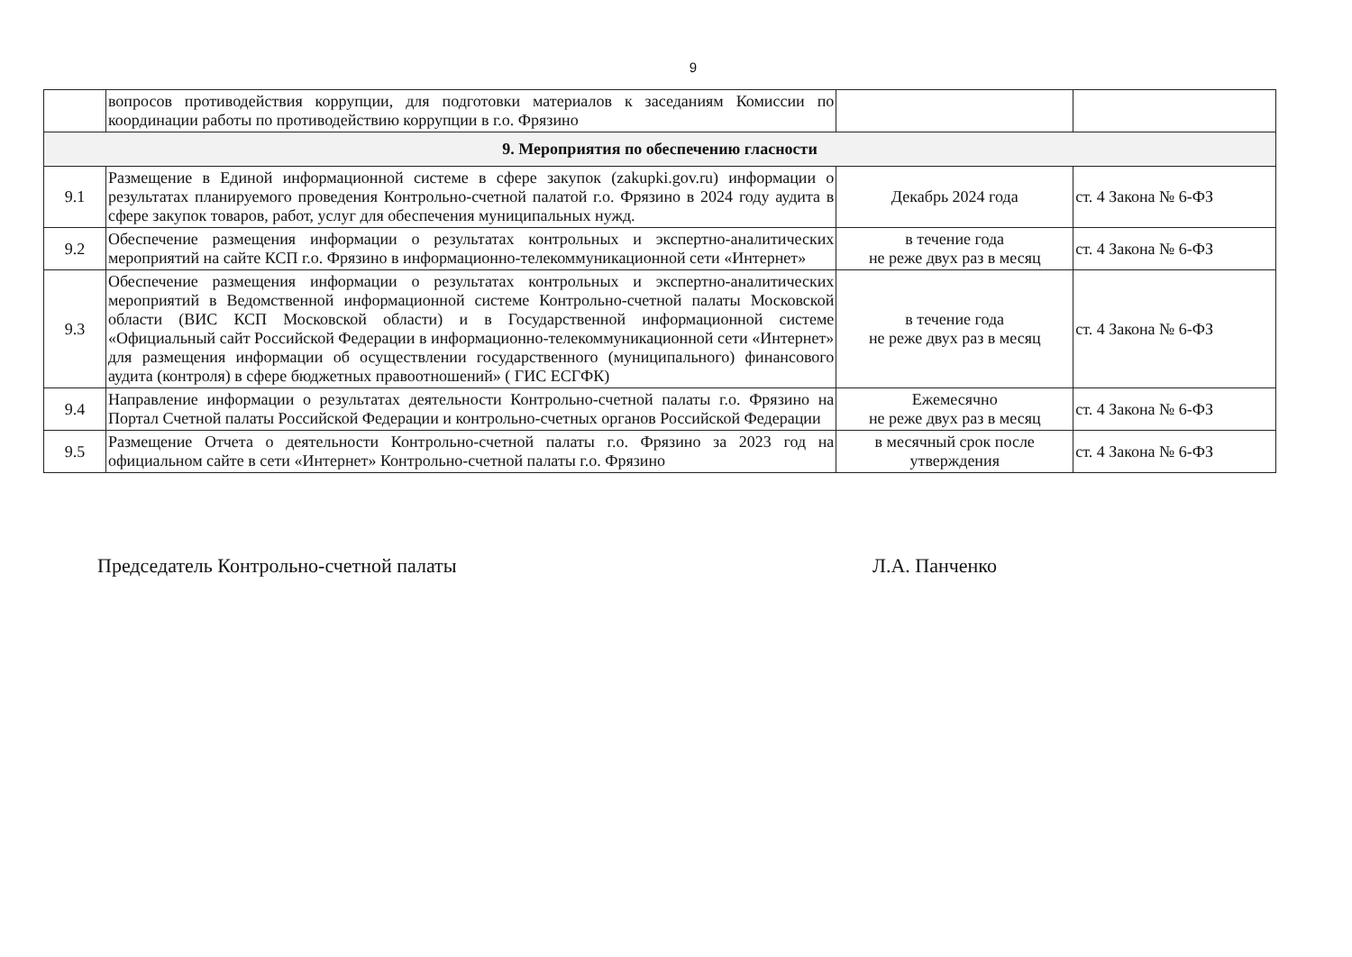9
| | вопросов противодействия коррупции, для подготовки материалов к заседаниям Комиссии по координации работы по противодействию коррупции в г.о. Фрязино | | |
| 9. Мероприятия по обеспечению гласности | | | |
| 9.1 | Размещение в Единой информационной системе в сфере закупок (zakupki.gov.ru) информации о результатах планируемого проведения Контрольно-счетной палатой г.о. Фрязино в 2024 году аудита в сфере закупок товаров, работ, услуг для обеспечения муниципальных нужд. | Декабрь 2024 года | ст. 4 Закона № 6-ФЗ |
| 9.2 | Обеспечение размещения информации о результатах контрольных и экспертно-аналитических мероприятий на сайте КСП г.о. Фрязино в информационно-телекоммуникационной сети «Интернет» | в течение года не реже двух раз в месяц | ст. 4 Закона № 6-ФЗ |
| 9.3 | Обеспечение размещения информации о результатах контрольных и экспертно-аналитических мероприятий в Ведомственной информационной системе Контрольно-счетной палаты Московской области (ВИС КСП Московской области) и в Государственной информационной системе «Официальный сайт Российской Федерации в информационно-телекоммуникационной сети «Интернет» для размещения информации об осуществлении государственного (муниципального) финансового аудита (контроля) в сфере бюджетных правоотношений» ( ГИС ЕСГФК) | в течение года не реже двух раз в месяц | ст. 4 Закона № 6-ФЗ |
| 9.4 | Направление информации о результатах деятельности Контрольно-счетной палаты г.о. Фрязино на Портал Счетной палаты Российской Федерации и контрольно-счетных органов Российской Федерации | Ежемесячно не реже двух раз в месяц | ст. 4 Закона № 6-ФЗ |
| 9.5 | Размещение Отчета о деятельности Контрольно-счетной палаты г.о. Фрязино за 2023 год на официальном сайте в сети «Интернет» Контрольно-счетной палаты г.о. Фрязино | в месячный срок после утверждения | ст. 4 Закона № 6-ФЗ |
Председатель Контрольно-счетной палаты Л.А. Панченко